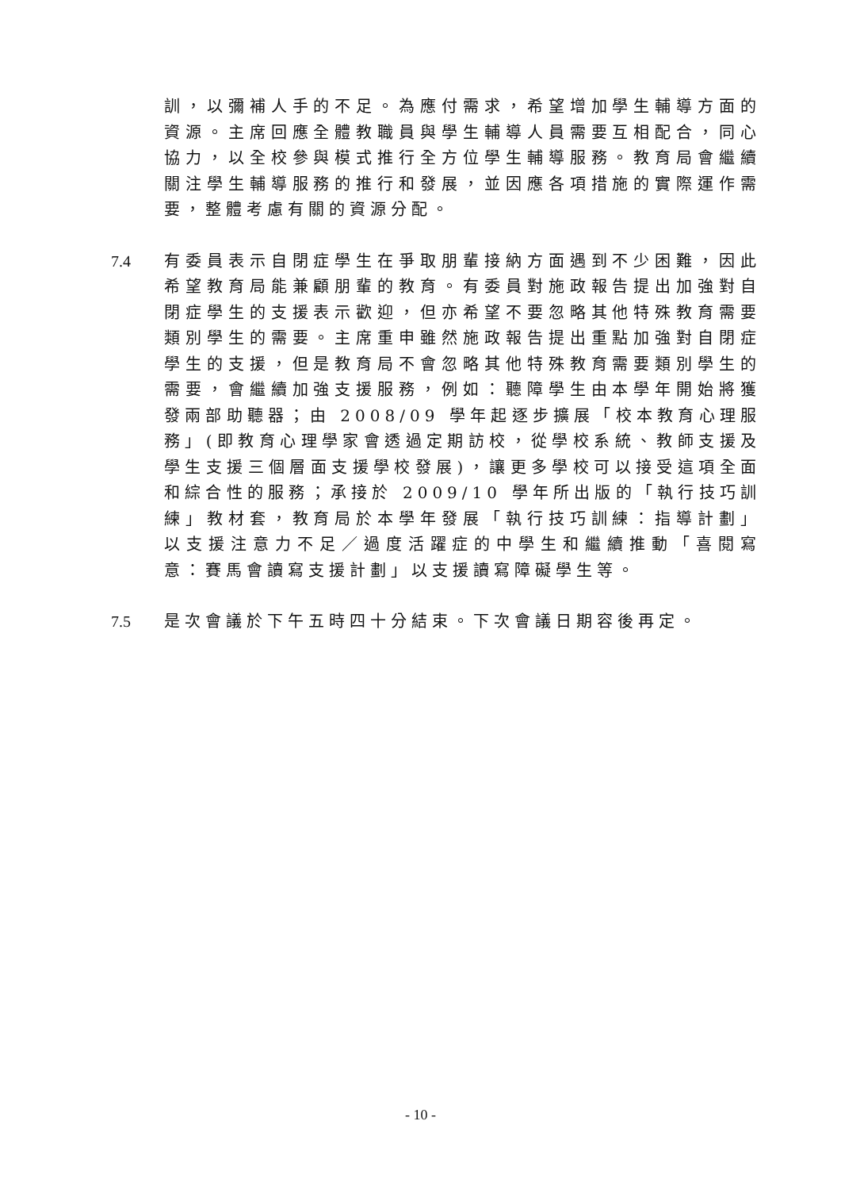訓，以彌補人手的不足。為應付需求，希望增加學生輔導方面的資源。主席回應全體教職員與學生輔導人員需要互相配合，同心協力，以全校參與模式推行全方位學生輔導服務。教育局會繼續關注學生輔導服務的推行和發展，並因應各項措施的實際運作需要，整體考慮有關的資源分配。
7.4 有委員表示自閉症學生在爭取朋輩接納方面遇到不少困難，因此希望教育局能兼顧朋輩的教育。有委員對施政報告提出加強對自閉症學生的支援表示歡迎，但亦希望不要忽略其他特殊教育需要類別學生的需要。主席重申雖然施政報告提出重點加強對自閉症學生的支援，但是教育局不會忽略其他特殊教育需要類別學生的需要，會繼續加強支援服務，例如：聽障學生由本學年開始將獲發兩部助聽器；由 2008/09 學年起逐步擴展「校本教育心理服務」(即教育心理學家會透過定期訪校，從學校系統、教師支援及學生支援三個層面支援學校發展)，讓更多學校可以接受這項全面和綜合性的服務；承接於 2009/10 學年所出版的「執行技巧訓練」教材套，教育局於本學年發展「執行技巧訓練：指導計劃」以支援注意力不足／過度活躍症的中學生和繼續推動「喜閱寫意：賽馬會讀寫支援計劃」以支援讀寫障礙學生等。
7.5 是次會議於下午五時四十分結束。下次會議日期容後再定。
- 10 -